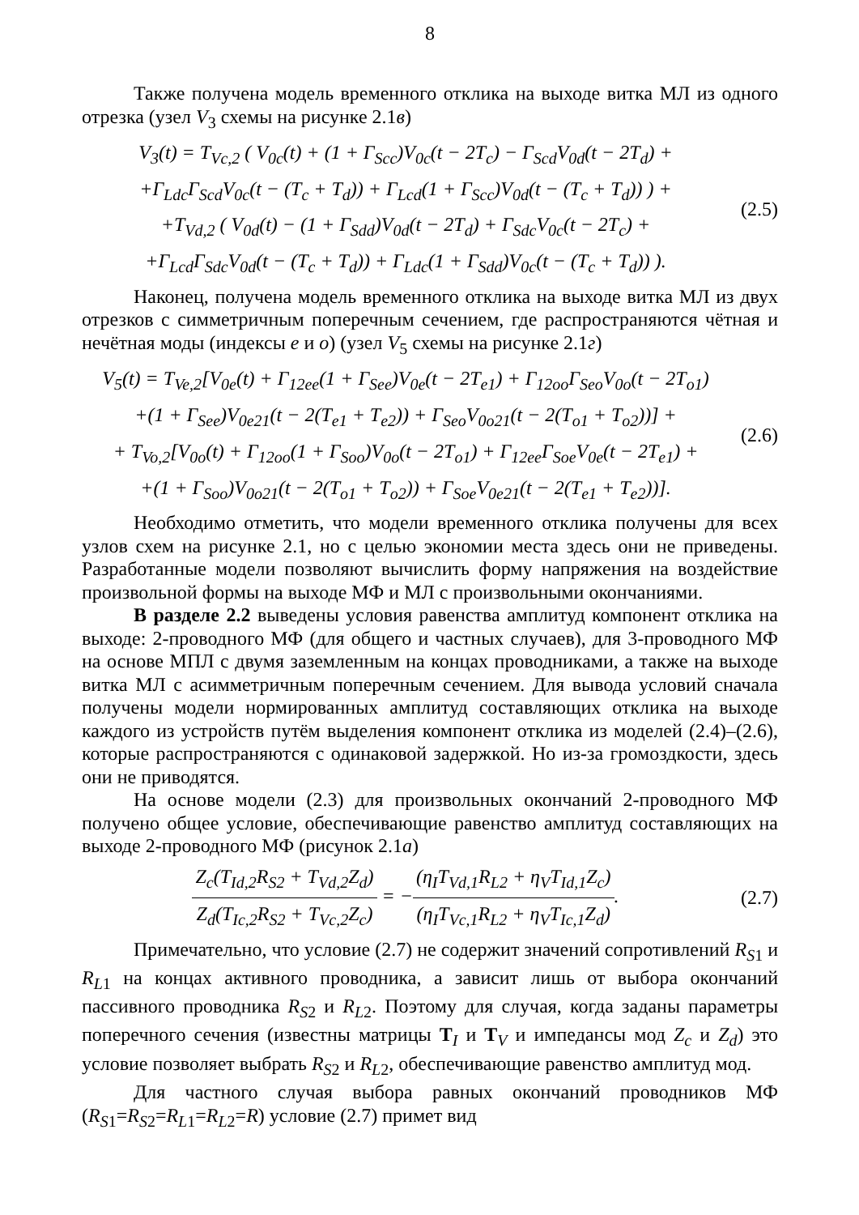8
Также получена модель временного отклика на выходе витка МЛ из одного отрезка (узел V<sub>3</sub> схемы на рисунке 2.1в)
V<sub>3</sub>(t) = T<sub>Vc,2</sub> ( V<sub>0c</sub>(t) + (1 + Γ<sub>Scc</sub>)V<sub>0c</sub>(t − 2T<sub>c</sub>) − Γ<sub>Scd</sub>V<sub>0d</sub>(t − 2T<sub>d</sub>) +
+Γ<sub>Ldc</sub>Γ<sub>Scd</sub>V<sub>0c</sub>(t − (T<sub>c</sub> + T<sub>d</sub>)) + Γ<sub>Lcd</sub>(1 + Γ<sub>Scc</sub>)V<sub>0d</sub>(t − (T<sub>c</sub> + T<sub>d</sub>)) ) +
+T<sub>Vd,2</sub> ( V<sub>0d</sub>(t) − (1 + Γ<sub>Sdd</sub>)V<sub>0d</sub>(t − 2T<sub>d</sub>) + Γ<sub>Sdc</sub>V<sub>0c</sub>(t − 2T<sub>c</sub>) +
+Γ<sub>Lcd</sub>Γ<sub>Sdc</sub>V<sub>0d</sub>(t − (T<sub>c</sub> + T<sub>d</sub>)) + Γ<sub>Ldc</sub>(1 + Γ<sub>Sdd</sub>)V<sub>0c</sub>(t − (T<sub>c</sub> + T<sub>d</sub>)) ).
(2.5)
Наконец, получена модель временного отклика на выходе витка МЛ из двух отрезков с симметричным поперечным сечением, где распространяются чётная и нечётная моды (индексы e и o) (узел V<sub>5</sub> схемы на рисунке 2.1г)
V<sub>5</sub>(t) = T<sub>Ve,2</sub>[V<sub>0e</sub>(t) + Γ<sub>12ee</sub>(1 + Γ<sub>See</sub>)V<sub>0e</sub>(t − 2T<sub>e1</sub>) + Γ<sub>12oo</sub>Γ<sub>Seo</sub>V<sub>0o</sub>(t − 2T<sub>o1</sub>)
+(1 + Γ<sub>See</sub>)V<sub>0e21</sub>(t − 2(T<sub>e1</sub> + T<sub>e2</sub>)) + Γ<sub>Seo</sub>V<sub>0o21</sub>(t − 2(T<sub>o1</sub> + T<sub>o2</sub>))] +
+ T<sub>Vo,2</sub>[V<sub>0o</sub>(t) + Γ<sub>12oo</sub>(1 + Γ<sub>Soo</sub>)V<sub>0o</sub>(t − 2T<sub>o1</sub>) + Γ<sub>12ee</sub>Γ<sub>Soe</sub>V<sub>0e</sub>(t − 2T<sub>e1</sub>) +
+(1 + Γ<sub>Soo</sub>)V<sub>0o21</sub>(t − 2(T<sub>o1</sub> + T<sub>o2</sub>)) + Γ<sub>Soe</sub>V<sub>0e21</sub>(t − 2(T<sub>e1</sub> + T<sub>e2</sub>))].
(2.6)
Необходимо отметить, что модели временного отклика получены для всех узлов схем на рисунке 2.1, но с целью экономии места здесь они не приведены. Разработанные модели позволяют вычислить форму напряжения на воздействие произвольной формы на выходе МФ и МЛ с произвольными окончаниями.
В разделе 2.2 выведены условия равенства амплитуд компонент отклика на выходе: 2-проводного МФ (для общего и частных случаев), для 3-проводного МФ на основе МПЛ с двумя заземленным на концах проводниками, а также на выходе витка МЛ с асимметричным поперечным сечением. Для вывода условий сначала получены модели нормированных амплитуд составляющих отклика на выходе каждого из устройств путём выделения компонент отклика из моделей (2.4)–(2.6), которые распространяются с одинаковой задержкой. Но из-за громоздкости, здесь они не приводятся.
На основе модели (2.3) для произвольных окончаний 2-проводного МФ получено общее условие, обеспечивающие равенство амплитуд составляющих на выходе 2-проводного МФ (рисунок 2.1а)
Z<sub>c</sub>(T<sub>Id,2</sub>R<sub>S2</sub> + T<sub>Vd,2</sub>Z<sub>d</sub>) Z<sub>d</sub>(T<sub>Ic,2</sub>R<sub>S2</sub> + T<sub>Vc,2</sub>Z<sub>c</sub>) = −(η<sub>I</sub>T<sub>Vd,1</sub>R<sub>L2</sub> + η<sub>V</sub>T<sub>Id,1</sub>Z<sub>c</sub>) (η<sub>I</sub>T<sub>Vc,1</sub>R<sub>L2</sub> + η<sub>V</sub>T<sub>Ic,1</sub>Z<sub>d</sub>).
(2.7)
Примечательно, что условие (2.7) не содержит значений сопротивлений R<sub>S</sub><sub>1</sub> и R<sub>L</sub><sub>1</sub> на концах активного проводника, а зависит лишь от выбора окончаний пассивного проводника R<sub>S</sub><sub>2</sub> и R<sub>L</sub><sub>2</sub>. Поэтому для случая, когда заданы параметры поперечного сечения (известны матрицы T<sub>I</sub> и T<sub>V</sub> и импедансы мод Z<sub>c</sub> и Z<sub>d</sub>) это условие позволяет выбрать R<sub>S</sub><sub>2</sub> и R<sub>L</sub><sub>2</sub>, обеспечивающие равенство амплитуд мод.
Для частного случая выбора равных окончаний проводников МФ (R<sub>S</sub><sub>1</sub>=R<sub>S</sub><sub>2</sub>=R<sub>L</sub><sub>1</sub>=R<sub>L</sub><sub>2</sub>=R) условие (2.7) примет вид